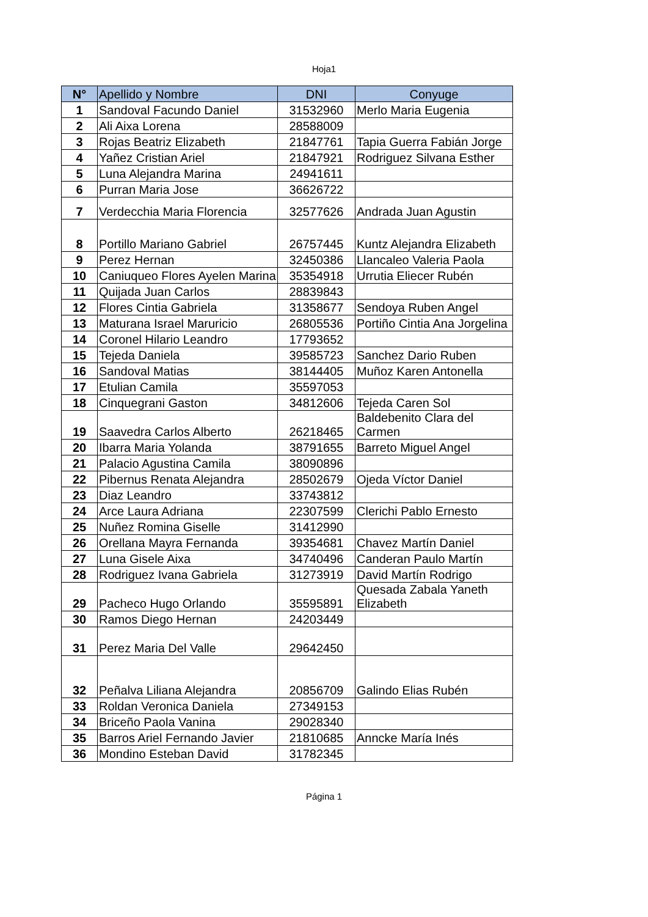Hoja1
| N° | Apellido y Nombre | DNI | Conyuge |
| --- | --- | --- | --- |
| 1 | Sandoval Facundo Daniel | 31532960 | Merlo Maria Eugenia |
| 2 | Ali Aixa Lorena | 28588009 | |
| 3 | Rojas Beatriz Elizabeth | 21847761 | Tapia Guerra Fabián Jorge |
| 4 | Yañez Cristian Ariel | 21847921 | Rodriguez Silvana Esther |
| 5 | Luna Alejandra Marina | 24941611 | |
| 6 | Purran Maria Jose | 36626722 | |
| 7 | Verdecchia Maria Florencia | 32577626 | Andrada Juan Agustin |
| 8 | Portillo Mariano Gabriel | 26757445 | Kuntz Alejandra Elizabeth |
| 9 | Perez Hernan | 32450386 | Llancaleo Valeria Paola |
| 10 | Caniuqueo Flores Ayelen Marina | 35354918 | Urrutia Eliecer Rubén |
| 11 | Quijada Juan Carlos | 28839843 | |
| 12 | Flores Cintia Gabriela | 31358677 | Sendoya Ruben Angel |
| 13 | Maturana Israel Maruricio | 26805536 | Portiño Cintia Ana Jorgelina |
| 14 | Coronel Hilario Leandro | 17793652 | |
| 15 | Tejeda Daniela | 39585723 | Sanchez Dario Ruben |
| 16 | Sandoval Matias | 38144405 | Muñoz Karen Antonella |
| 17 | Etulian Camila | 35597053 | |
| 18 | Cinquegrani Gaston | 34812606 | Tejeda Caren Sol |
| 19 | Saavedra Carlos Alberto | 26218465 | Baldebenito Clara del Carmen |
| 20 | Ibarra Maria Yolanda | 38791655 | Barreto Miguel Angel |
| 21 | Palacio Agustina Camila | 38090896 | |
| 22 | Pibernus Renata Alejandra | 28502679 | Ojeda Víctor Daniel |
| 23 | Diaz Leandro | 33743812 | |
| 24 | Arce Laura Adriana | 22307599 | Clerichi Pablo Ernesto |
| 25 | Nuñez Romina Giselle | 31412990 | |
| 26 | Orellana Mayra Fernanda | 39354681 | Chavez Martín Daniel |
| 27 | Luna Gisele Aixa | 34740496 | Canderan Paulo Martín |
| 28 | Rodriguez Ivana Gabriela | 31273919 | David Martín Rodrigo |
| 29 | Pacheco Hugo Orlando | 35595891 | Quesada Zabala Yaneth Elizabeth |
| 30 | Ramos Diego Hernan | 24203449 | |
| 31 | Perez Maria Del Valle | 29642450 | |
| 32 | Peñalva Liliana Alejandra | 20856709 | Galindo Elias Rubén |
| 33 | Roldan Veronica Daniela | 27349153 | |
| 34 | Briceño Paola Vanina | 29028340 | |
| 35 | Barros Ariel Fernando Javier | 21810685 | Anncke María Inés |
| 36 | Mondino Esteban David | 31782345 | |
Página 1